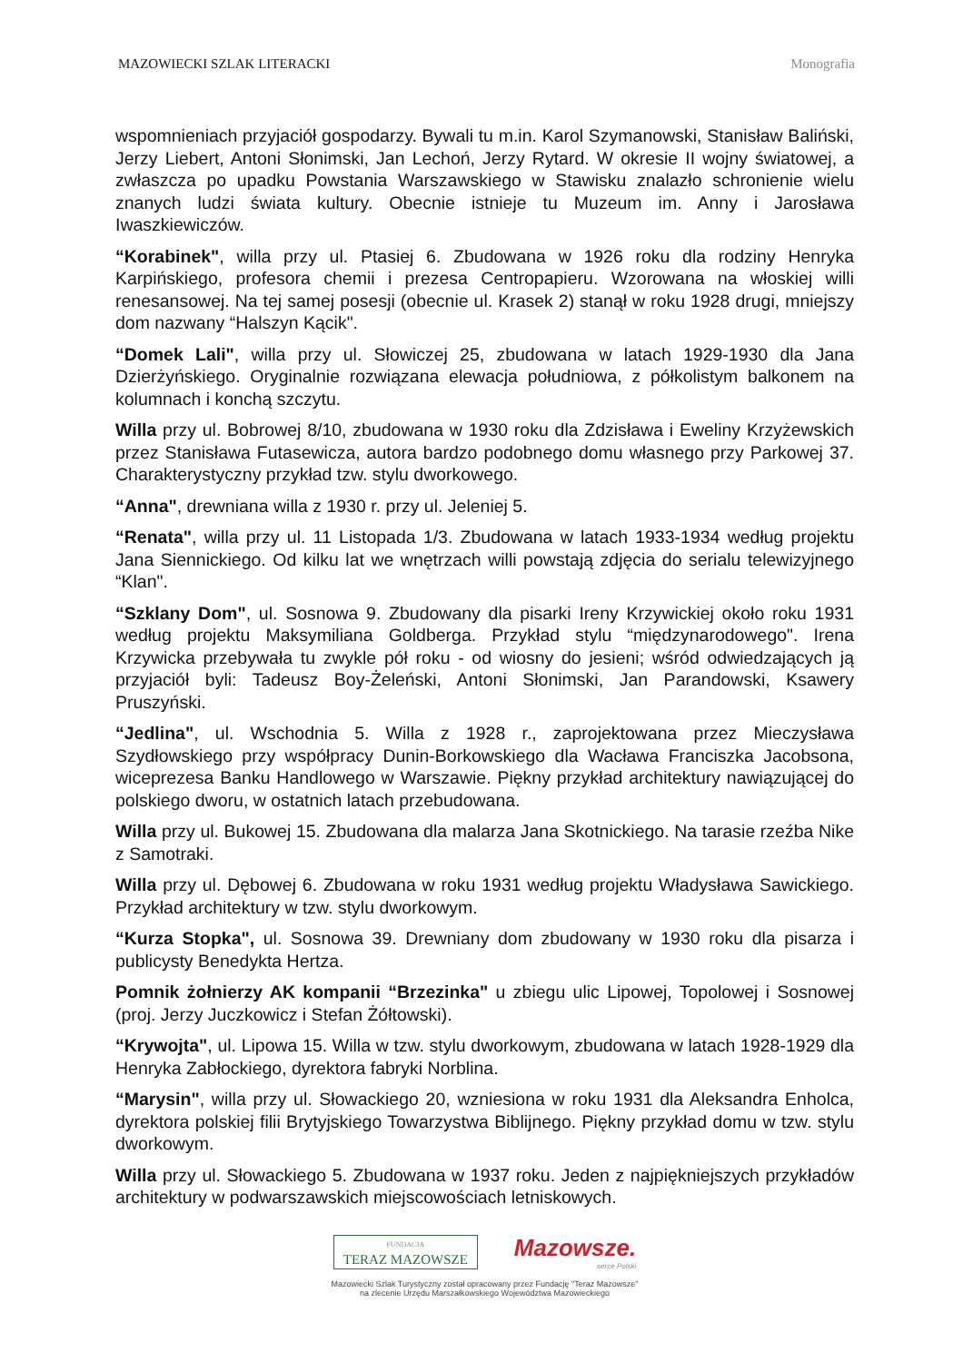MAZOWIECKI SZLAK LITERACKI Monografia
wspomnieniach przyjaciół gospodarzy. Bywali tu m.in. Karol Szymanowski, Stanisław Baliński, Jerzy Liebert, Antoni Słonimski, Jan Lechoń, Jerzy Rytard. W okresie II wojny światowej, a zwłaszcza po upadku Powstania Warszawskiego w Stawisku znalazło schronienie wielu znanych ludzi świata kultury. Obecnie istnieje tu Muzeum im. Anny i Jarosława Iwaszkiewiczów.
“Korabinek", willa przy ul. Ptasiej 6. Zbudowana w 1926 roku dla rodziny Henryka Karpińskiego, profesora chemii i prezesa Centropapieru. Wzorowana na włoskiej willi renesansowej. Na tej samej posesji (obecnie ul. Krasek 2) stanął w roku 1928 drugi, mniejszy dom nazwany “Halszyn Kącik".
“Domek Lali", willa przy ul. Słowiczej 25, zbudowana w latach 1929-1930 dla Jana Dzierżyńskiego. Oryginalnie rozwiązana elewacja południowa, z półkolistym balkonem na kolumnach i konchą szczytu.
Willa przy ul. Bobrowej 8/10, zbudowana w 1930 roku dla Zdzisława i Eweliny Krzyżewskich przez Stanisława Futasewicza, autora bardzo podobnego domu własnego przy Parkowej 37. Charakterystyczny przykład tzw. stylu dworkowego.
“Anna", drewniana willa z 1930 r. przy ul. Jeleniej 5.
“Renata", willa przy ul. 11 Listopada 1/3. Zbudowana w latach 1933-1934 według projektu Jana Siennickiego. Od kilku lat we wnętrzach willi powstają zdjęcia do serialu telewizyjnego “Klan".
“Szklany Dom", ul. Sosnowa 9. Zbudowany dla pisarki Ireny Krzywickiej około roku 1931 według projektu Maksymiliana Goldberga. Przykład stylu “międzynarodowego". Irena Krzywicka przebywała tu zwykle pół roku - od wiosny do jesieni; wśród odwiedzających ją przyjaciół byli: Tadeusz Boy-Żeleński, Antoni Słonimski, Jan Parandowski, Ksawery Pruszyński.
“Jedlina", ul. Wschodnia 5. Willa z 1928 r., zaprojektowana przez Mieczysława Szydłowskiego przy współpracy Dunin-Borkowskiego dla Wacława Franciszka Jacobsona, wiceprezesa Banku Handlowego w Warszawie. Piękny przykład architektury nawiązującej do polskiego dworu, w ostatnich latach przebudowana.
Willa przy ul. Bukowej 15. Zbudowana dla malarza Jana Skotnickiego. Na tarasie rzeźba Nike z Samotraki.
Willa przy ul. Dębowej 6. Zbudowana w roku 1931 według projektu Władysława Sawickiego. Przykład architektury w tzw. stylu dworkowym.
“Kurza Stopka", ul. Sosnowa 39. Drewniany dom zbudowany w 1930 roku dla pisarza i publicysty Benedykta Hertza.
Pomnik żołnierzy AK kompanii “Brzezinka" u zbiegu ulic Lipowej, Topolowej i Sosnowej (proj. Jerzy Juczkowicz i Stefan Żółtowski).
“Krywojta", ul. Lipowa 15. Willa w tzw. stylu dworkowym, zbudowana w latach 1928-1929 dla Henryka Zabłockiego, dyrektora fabryki Norblina.
“Marysin", willa przy ul. Słowackiego 20, wzniesiona w roku 1931 dla Aleksandra Enholca, dyrektora polskiej filii Brytyjskiego Towarzystwa Biblijnego. Piękny przykład domu w tzw. stylu dworkowym.
Willa przy ul. Słowackiego 5. Zbudowana w 1937 roku. Jeden z najpiękniejszych przykładów architektury w podwarszawskich miejscowościach letniskowych.
FUNDACJA
TERAZ MAZOWSZE
Mazowsze.
serce Polski
Mazowiecki Szlak Turystyczny został opracowany przez Fundację "Teraz Mazowsze"
na zlecenie Urzędu Marszałkowskiego Województwa Mazowieckiego